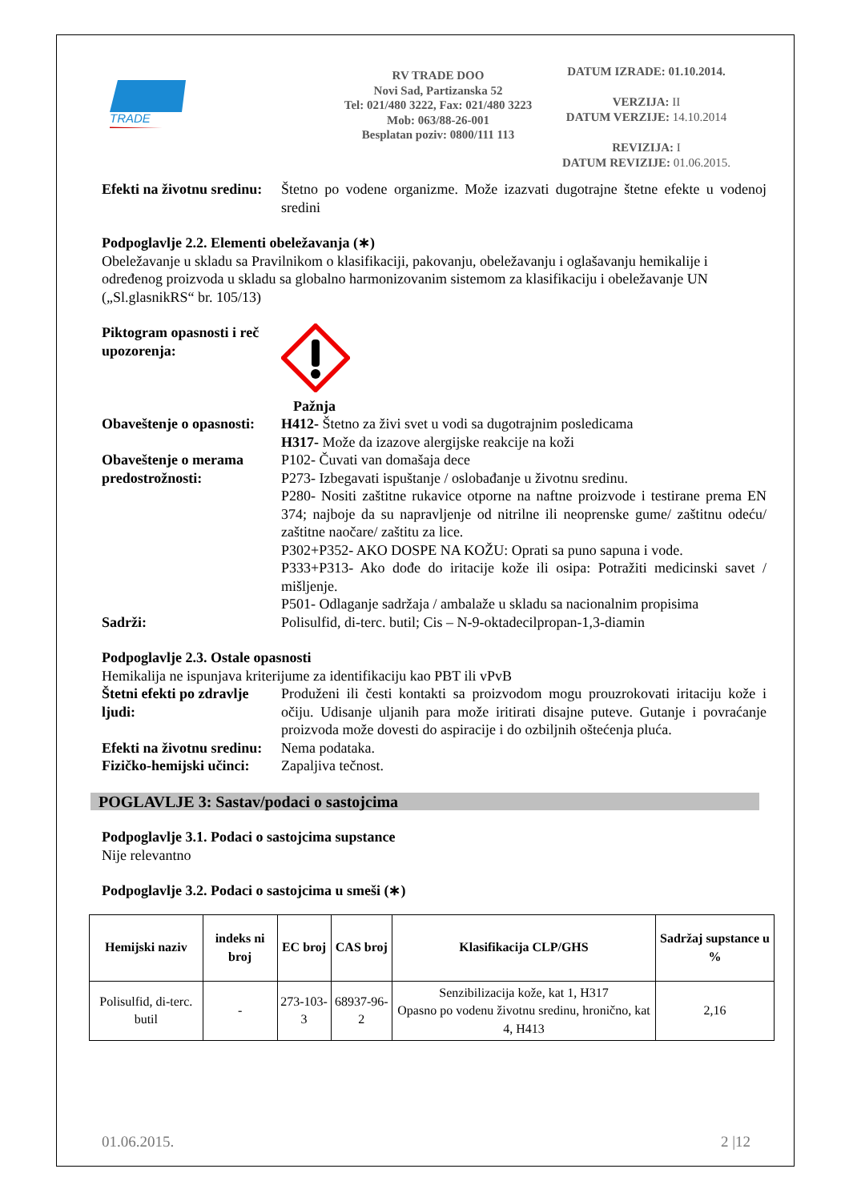TRADE
RV TRADE DOO
Novi Sad, Partizanska 52
Tel: 021/480 3222, Fax: 021/480 3223
Mob: 063/88-26-001
Besplatan poziv: 0800/111 113
DATUM IZRADE: 01.10.2014.
VERZIJA: II
DATUM VERZIJE: 14.10.2014
REVIZIJA: I
DATUM REVIZIJE: 01.06.2015.
Efekti na životnu sredinu:
Štetno po vodene organizme. Može izazvati dugotrajne štetne efekte u vodenoj sredini
Podpoglavlje 2.2. Elementi obeležavanja (∗)
Obeležavanje u skladu sa Pravilnikom o klasifikaciji, pakovanju, obeležavanju i oglašavanju hemikalije i određenog proizvoda u skladu sa globalno harmonizovanim sistemom za klasifikaciju i obeležavanje UN („Sl.glasnikRS“ br. 105/13)
Piktogram opasnosti i reč upozorenja:
Pažnja
Obaveštenje o opasnosti:
H412- Štetno za živi svet u vodi sa dugotrajnim posledicama
H317- Može da izazove alergijske reakcije na koži
Obaveštenje o merama predostrožnosti:
P102- Čuvati van domašaja dece
P273- Izbegavati ispuštanje / oslobađanje u životnu sredinu.
P280- Nositi zaštitne rukavice otporne na naftne proizvode i testirane prema EN 374; najboje da su napravljenje od nitrilne ili neoprenske gume/ zaštitnu odeću/ zaštitne naočare/ zaštitu za lice.
P302+P352- AKO DOSPE NA KOŽU: Oprati sa puno sapuna i vode.
P333+P313- Ako dođe do iritacije kože ili osipa: Potražiti medicinski savet / mišljenje.
P501- Odlaganje sadržaja / ambalaže u skladu sa nacionalnim propisima
Sadrži: Polisulfid, di-terc. butil; Cis – N-9-oktadecilpropan-1,3-diamin
Podpoglavlje 2.3. Ostale opasnosti
Hemikalija ne ispunjava kriterijume za identifikaciju kao PBT ili vPvB
Štetni efekti po zdravlje ljudi:
Produženi ili česti kontakti sa proizvodom mogu prouzrokovati iritaciju kože i očiju. Udisanje uljanih para može iritirati disajne puteve. Gutanje i povraćanje proizvoda može dovesti do aspiracije i do ozbiljnih oštećenja pluća.
Efekti na životnu sredinu:
Nema podataka.
Fizičko-hemijski učinci:
Zapaljiva tečnost.
POGLAVLJE 3: Sastav/podaci o sastojcima
Podpoglavlje 3.1. Podaci o sastojcima supstance
Nije relevantno
Podpoglavlje 3.2. Podaci o sastojcima u smeši (∗)
| Hemijski naziv | indeks ni broj | EC broj | CAS broj | Klasifikacija CLP/GHS | Sadržaj supstance u % |
| --- | --- | --- | --- | --- | --- |
| Polisulfid, di-terc. butil | - | 273-103-3 | 68937-96-2 | Senzibilizacija kože, kat 1, H317 Opasno po vodenu životnu sredinu, hronično, kat 4, H413 | 2,16 |
01.06.2015. 2 |12